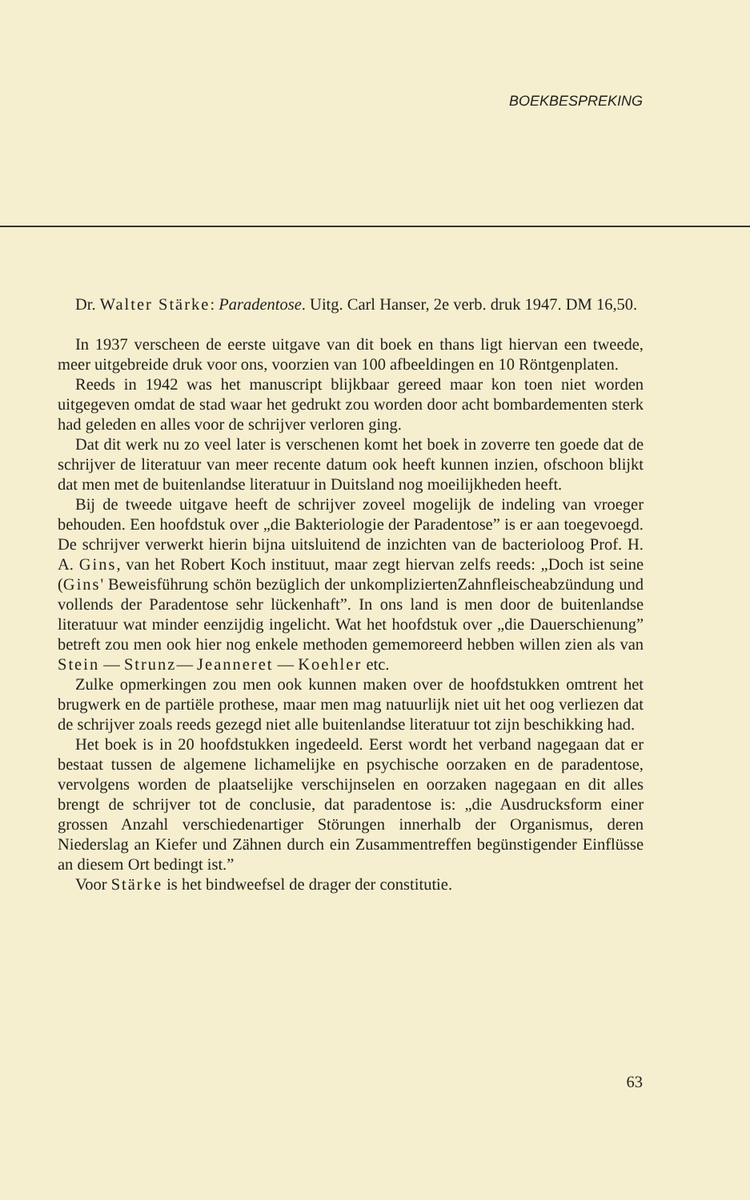BOEKBESPREKING
Dr. Walter Stärke: Paradentose. Uitg. Carl Hanser, 2e verb. druk 1947. DM 16,50.
In 1937 verscheen de eerste uitgave van dit boek en thans ligt hiervan een tweede, meer uitgebreide druk voor ons, voorzien van 100 afbeeldingen en 10 Röntgenplaten.
Reeds in 1942 was het manuscript blijkbaar gereed maar kon toen niet worden uitgegeven omdat de stad waar het gedrukt zou worden door acht bombardementen sterk had geleden en alles voor de schrijver verloren ging.
Dat dit werk nu zo veel later is verschenen komt het boek in zoverre ten goede dat de schrijver de literatuur van meer recente datum ook heeft kunnen inzien, ofschoon blijkt dat men met de buitenlandse literatuur in Duitsland nog moeilijkheden heeft.
Bij de tweede uitgave heeft de schrijver zoveel mogelijk de indeling van vroeger behouden. Een hoofdstuk over „die Bakteriologie der Paradentose” is er aan toegevoegd. De schrijver verwerkt hierin bijna uitsluitend de inzichten van de bacterioloog Prof. H. A. Gins, van het Robert Koch instituut, maar zegt hiervan zelfs reeds: „Doch ist seine (Gins' Beweisführung schön bezüglich der unkompliziertenZahnfleischeabzündung und vollends der Paradentose sehr lückenhaft”. In ons land is men door de buitenlandse literatuur wat minder eenzijdig ingelicht. Wat het hoofdstuk over „die Dauerschienung” betreft zou men ook hier nog enkele methoden gememoreerd hebben willen zien als van Stein — Strunz— Jeanneret — Koehler etc.
Zulke opmerkingen zou men ook kunnen maken over de hoofdstukken omtrent het brugwerk en de partiële prothese, maar men mag natuurlijk niet uit het oog verliezen dat de schrijver zoals reeds gezegd niet alle buitenlandse literatuur tot zijn beschikking had.
Het boek is in 20 hoofdstukken ingedeeld. Eerst wordt het verband nagegaan dat er bestaat tussen de algemene lichamelijke en psychische oorzaken en de paradentose, vervolgens worden de plaatselijke verschijnselen en oorzaken nagegaan en dit alles brengt de schrijver tot de conclusie, dat paradentose is: „die Ausdrucksform einer grossen Anzahl verschiedenartiger Störungen innerhalb der Organismus, deren Niederslag an Kiefer und Zähnen durch ein Zusammentreffen begünstigender Einflüsse an diesem Ort bedingt ist.”
Voor Stärke is het bindweefsel de drager der constitutie.
63